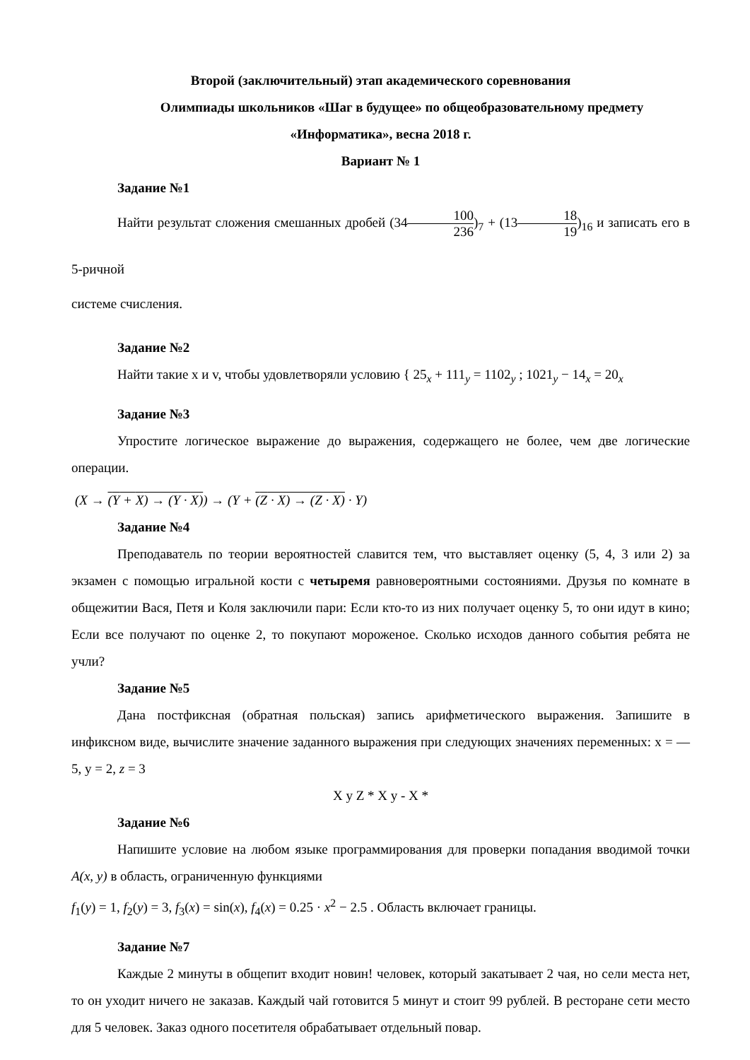Второй (заключительный) этап академического соревнования
Олимпиады школьников «Шаг в будущее» по общеобразовательному предмету
«Информатика», весна 2018 г.
Вариант № 1
Задание №1
Найти результат сложения смешанных дробей (34100 236)<sub>7</sub> + (1318 19)<sub>16</sub> и записать его в 5-ричной
системе счисления.
Задание №2
Найти такие x и v, чтобы удовлетворяли условию { 25<sub>x</sub> + 111<sub>y</sub> = 1102<sub>y</sub> ; 1021<sub>y</sub> − 14<sub>x</sub> = 20<sub>x</sub>
Задание №3
Упростите логическое выражение до выражения, содержащего не более, чем две логические операции.
(X → (Y + X) → (Y · X)) → (Y + (Z · X) → (Z · X) · Y)
Задание №4
Преподаватель по теории вероятностей славится тем, что выставляет оценку (5, 4, 3 или 2) за экзамен с помощью игральной кости с четыремя равновероятными состояниями. Друзья по комнате в общежитии Вася, Петя и Коля заключили пари: Если кто-то из них получает оценку 5, то они идут в кино; Если все получают по оценке 2, то покупают мороженое. Сколько исходов данного события ребята не учли?
Задание №5
Дана постфиксная (обратная польская) запись арифметического выражения. Запишите в инфиксном виде, вычислите значение заданного выражения при следующих значениях переменных: x = —5, y = 2, z = 3
X y Z * X y - X *
Задание №6
Напишите условие на любом языке программирования для проверки попадания вводимой точки A(x, y) в область, ограниченную функциями
f<sub>1</sub>(y) = 1, f<sub>2</sub>(y) = 3, f<sub>3</sub>(x) = sin(x), f<sub>4</sub>(x) = 0.25 · x<sup>2</sup> − 2.5 . Область включает границы.
Задание №7
Каждые 2 минуты в общепит входит новин! человек, который закатывает 2 чая, но сели места нет, то он уходит ничего не заказав. Каждый чай готовится 5 минут и стоит 99 рублей. В ресторане сети место для 5 человек. Заказ одного посетителя обрабатывает отдельный повар.